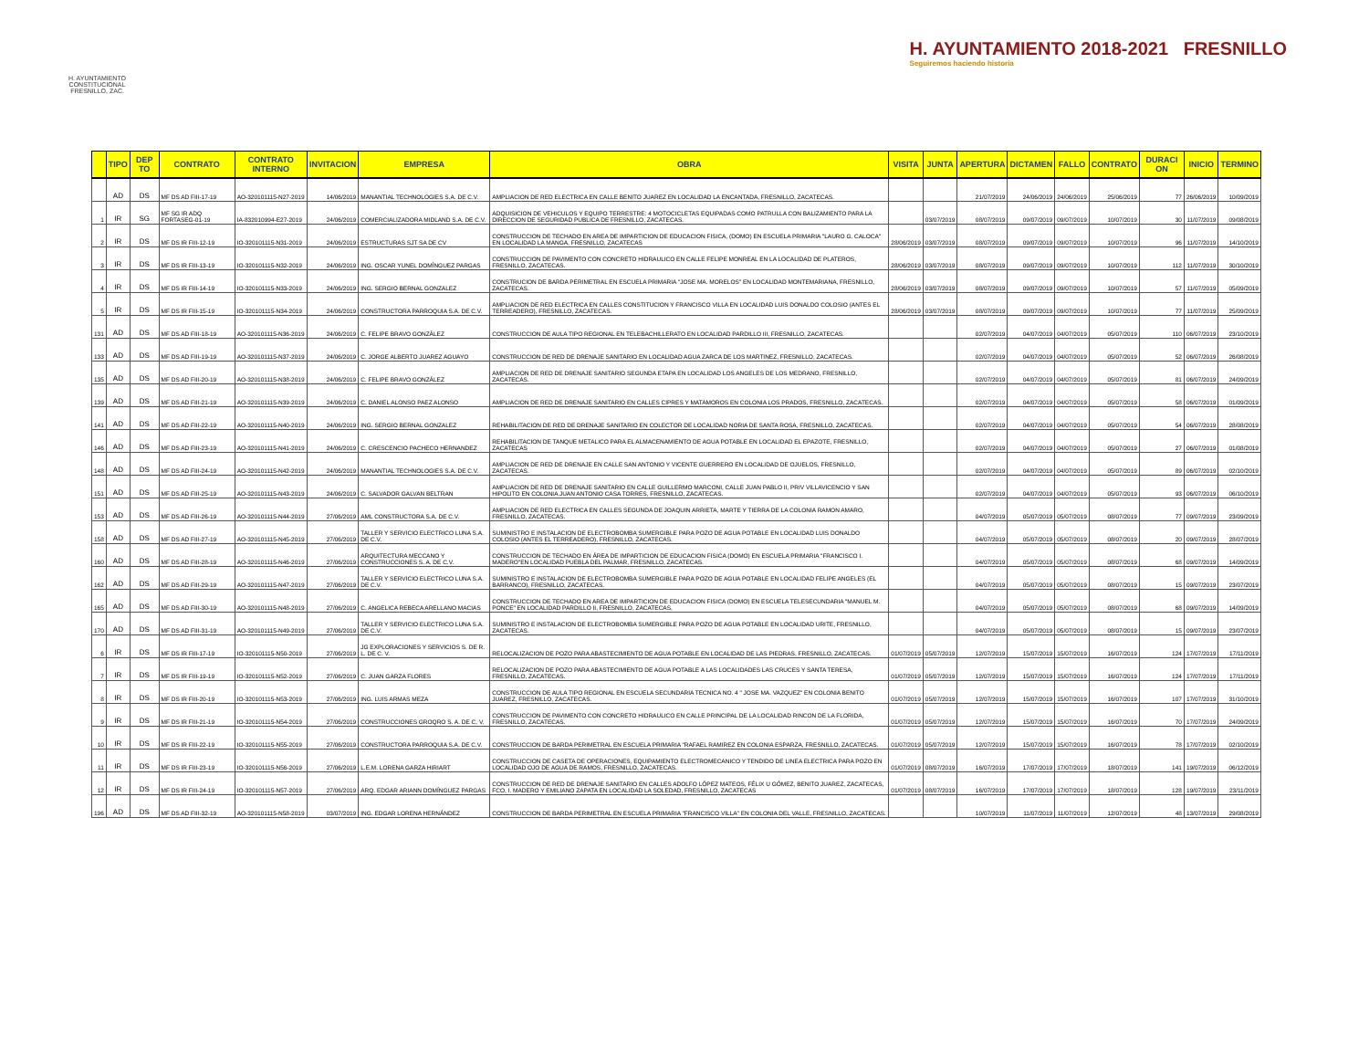H. AYUNTAMIENTO
CONSTITUCIONAL
FRESNILLO, ZAC.
H. AYUNTAMIENTO 2018-2021 FRESNILLO
Seguiremos haciendo historia
| | TIPO | DEP TO | CONTRATO | CONTRATO INTERNO | INVITACION | EMPRESA | OBRA | VISITA | JUNTA | APERTURA | DICTAMEN | FALLO | CONTRATO | DURACI ON | INICIO | TERMINO |
| --- | --- | --- | --- | --- | --- | --- | --- | --- | --- | --- | --- | --- | --- | --- | --- | --- |
| | AD | DS | MF DS AD FIII-17-19 | AO-320101115-N27-2019 | 14/06/2019 | MANANTIAL TECHNOLOGIES S.A. DE C.V. | AMPLIACION DE RED ELECTRICA EN CALLE BENITO JUAREZ EN LOCALIDAD LA ENCANTADA, FRESNILLO, ZACATECAS. | | | 21/07/2019 | 24/06/2019 | 24/06/2019 | 25/06/2019 | 77 | 26/06/2019 | 10/09/2019 |
| 1 | IR | SG | MF SG IR ADQ FORTASEG-01-19 | IA-832010994-E27-2019 | 24/06/2019 | COMERCIALIZADORA MIDLAND S.A. DE C.V. | ADQUISICION DE VEHICULOS Y EQUIPO TERRESTRE: 4 MOTOCICLETAS EQUIPADAS COMO PATRULLA CON BALIZAMIENTO PARA LA DIRECCION DE SEGURIDAD PUBLICA DE FRESNILLO, ZACATECAS. | | 03/07/2019 | 08/07/2019 | 09/07/2019 | 09/07/2019 | 10/07/2019 | 30 | 11/07/2019 | 09/08/2019 |
| 2 | IR | DS | MF DS IR FIII-12-19 | IO-320101115-N31-2019 | 24/06/2019 | ESTRUCTURAS SJT SA DE CV | CONSTRUCCION DE TECHADO EN AREA DE IMPARTICION DE EDUCACION FISICA, (DOMO) EN ESCUELA PRIMARIA "LAURO G. CALOCA" EN LOCALIDAD LA MANGA, FRESNILLO, ZACATECAS | 28/06/2019 | 03/07/2019 | 08/07/2019 | 09/07/2019 | 09/07/2019 | 10/07/2019 | 96 | 11/07/2019 | 14/10/2019 |
| 3 | IR | DS | MF DS IR FIII-13-19 | IO-320101115-N32-2019 | 24/06/2019 | ING. OSCAR YUNEL DOMÍNGUEZ PARGAS | CONSTRUCCION DE PAVIMENTO CON CONCRETO HIDRAULICO EN CALLE FELIPE MONREAL EN LA LOCALIDAD DE PLATEROS, FRESNILLO, ZACATECAS. | 28/06/2019 | 03/07/2019 | 08/07/2019 | 09/07/2019 | 09/07/2019 | 10/07/2019 | 112 | 11/07/2019 | 30/10/2019 |
| 4 | IR | DS | MF DS IR FIII-14-19 | IO-320101115-N33-2019 | 24/06/2019 | ING. SERGIO BERNAL GONZALEZ | CONSTRUCION DE BARDA PERIMETRAL EN ESCUELA PRIMARIA "JOSE MA. MORELOS" EN LOCALIDAD MONTEMARIANA, FRESNILLO, ZACATECAS. | 28/06/2019 | 03/07/2019 | 08/07/2019 | 09/07/2019 | 09/07/2019 | 10/07/2019 | 57 | 11/07/2019 | 05/09/2019 |
| 5 | IR | DS | MF DS IR FIII-15-19 | IO-320101115-N34-2019 | 24/06/2019 | CONSTRUCTORA PARROQUIA S.A. DE C.V. | AMPLIACION DE RED ELECTRICA EN CALLES CONSTITUCION Y FRANCISCO VILLA EN LOCALIDAD LUIS DONALDO COLOSIO (ANTES EL TERREADERO), FRESNILLO, ZACATECAS. | 28/06/2019 | 03/07/2019 | 08/07/2019 | 09/07/2019 | 09/07/2019 | 10/07/2019 | 77 | 11/07/2019 | 25/09/2019 |
| 131 | AD | DS | MF DS AD FIII-18-19 | AO-320101115-N36-2019 | 24/06/2019 | C. FELIPE BRAVO GONZÁLEZ | CONSTRUCCION DE AULA TIPO REGIONAL EN TELEBACHILLERATO EN LOCALIDAD PARDILLO III, FRESNILLO, ZACATECAS. | | | 02/07/2019 | 04/07/2019 | 04/07/2019 | 05/07/2019 | 110 | 06/07/2019 | 23/10/2019 |
| 133 | AD | DS | MF DS AD FIII-19-19 | AO-320101115-N37-2019 | 24/06/2019 | C. JORGE ALBERTO JUAREZ AGUAYO | CONSTRUCCION DE RED DE DRENAJE SANITARIO EN LOCALIDAD AGUA ZARCA DE LOS MARTINEZ, FRESNILLO, ZACATECAS. | | | 02/07/2019 | 04/07/2019 | 04/07/2019 | 05/07/2019 | 52 | 06/07/2019 | 26/08/2019 |
| 135 | AD | DS | MF DS AD FIII-20-19 | AO-320101115-N38-2019 | 24/06/2019 | C. FELIPE BRAVO GONZÁLEZ | AMPLIACION DE RED DE DRENAJE SANITARIO SEGUNDA ETAPA EN LOCALIDAD LOS ANGELES DE LOS MEDRANO, FRESNILLO, ZACATECAS. | | | 02/07/2019 | 04/07/2019 | 04/07/2019 | 05/07/2019 | 81 | 06/07/2019 | 24/09/2019 |
| 139 | AD | DS | MF DS AD FIII-21-19 | AO-320101115-N39-2019 | 24/06/2019 | C. DANIEL ALONSO PAEZ ALONSO | AMPLIACION DE RED DE DRENAJE SANITARIO EN CALLES CIPRES Y MATAMOROS EN COLONIA LOS PRADOS, FRESNILLO, ZACATECAS. | | | 02/07/2019 | 04/07/2019 | 04/07/2019 | 05/07/2019 | 58 | 06/07/2019 | 01/09/2019 |
| 141 | AD | DS | MF DS AD FIII-22-19 | AO-320101115-N40-2019 | 24/06/2019 | ING. SERGIO BERNAL GONZALEZ | REHABILITACION DE RED DE DRENAJE SANITARIO EN COLECTOR DE LOCALIDAD NORIA DE SANTA ROSA, FRESNILLO, ZACATECAS. | | | 02/07/2019 | 04/07/2019 | 04/07/2019 | 05/07/2019 | 54 | 06/07/2019 | 28/08/2019 |
| 146 | AD | DS | MF DS AD FIII-23-19 | AO-320101115-N41-2019 | 24/06/2019 | C. CRESCENCIO PACHECO HERNANDEZ | REHABILITACION DE TANQUE METALICO PARA EL ALMACENAMIENTO DE AGUA POTABLE EN LOCALIDAD EL EPAZOTE, FRESNILLO, ZACATECAS | | | 02/07/2019 | 04/07/2019 | 04/07/2019 | 05/07/2019 | 27 | 06/07/2019 | 01/08/2019 |
| 148 | AD | DS | MF DS AD FIII-24-19 | AO-320101115-N42-2019 | 24/06/2019 | MANANTIAL TECHNOLOGIES S.A. DE C.V. | AMPLIACION DE RED DE DRENAJE EN CALLE SAN ANTONIO Y VICENTE GUERRERO EN LOCALIDAD DE OJUELOS, FRESNILLO, ZACATECAS. | | | 02/07/2019 | 04/07/2019 | 04/07/2019 | 05/07/2019 | 89 | 06/07/2019 | 02/10/2019 |
| 151 | AD | DS | MF DS AD FIII-25-19 | AO-320101115-N43-2019 | 24/06/2019 | C. SALVADOR GALVAN BELTRAN | AMPLIACION DE RED DE DRENAJE SANITARIO EN CALLE GUILLERMO MARCONI, CALLE JUAN PABLO II, PRIV VILLAVICENCIO Y SAN HIPOLITO EN COLONIA JUAN ANTONIO CASA TORRES, FRESNILLO, ZACATECAS. | | | 02/07/2019 | 04/07/2019 | 04/07/2019 | 05/07/2019 | 93 | 06/07/2019 | 06/10/2019 |
| 153 | AD | DS | MF DS AD FIII-26-19 | AO-320101115-N44-2019 | 27/06/2019 | AML CONSTRUCTORA S.A. DE C.V. | AMPLIACION DE RED ELECTRICA EN CALLES SEGUNDA DE JOAQUIN ARRIETA, MARTE Y TIERRA DE LA COLONIA RAMON AMARO, FRESNILLO, ZACATECAS. | | | 04/07/2019 | 05/07/2019 | 05/07/2019 | 08/07/2019 | 77 | 09/07/2019 | 23/09/2019 |
| 158 | AD | DS | MF DS AD FIII-27-19 | AO-320101115-N45-2019 | 27/06/2019 | TALLER Y SERVICIO ELECTRICO LUNA S.A. DE C.V. | SUMINISTRO E INSTALACION DE ELECTROBOMBA SUMERGIBLE PARA POZO DE AGUA POTABLE EN LOCALIDAD LUIS DONALDO COLOSIO (ANTES EL TERREADERO), FRESNILLO, ZACATECAS. | | | 04/07/2019 | 05/07/2019 | 05/07/2019 | 08/07/2019 | 20 | 09/07/2019 | 28/07/2019 |
| 160 | AD | DS | MF DS AD FIII-28-19 | AO-320101115-N46-2019 | 27/06/2019 | ARQUITECTURA MECCANO Y CONSTRUCCIONES S. A. DE C.V. | CONSTRUCCION DE TECHADO EN ÁREA DE IMPARTICION DE EDUCACION FISICA (DOMO) EN ESCUELA PRIMARIA "FRANCISCO I. MADERO"EN LOCALIDAD PUEBLA DEL PALMAR, FRESNILLO, ZACATECAS. | | | 04/07/2019 | 05/07/2019 | 05/07/2019 | 08/07/2019 | 68 | 09/07/2019 | 14/09/2019 |
| 162 | AD | DS | MF DS AD FIII-29-19 | AO-320101115-N47-2019 | 27/06/2019 | TALLER Y SERVICIO ELECTRICO LUNA S.A. DE C.V. | SUMINISTRO E INSTALACION DE ELECTROBOMBA SUMERGIBLE PARA POZO DE AGUA POTABLE EN LOCALIDAD FELIPE ANGELES (EL BARRANCO), FRESNILLO, ZACATECAS. | | | 04/07/2019 | 05/07/2019 | 05/07/2019 | 08/07/2019 | 15 | 09/07/2019 | 23/07/2019 |
| 165 | AD | DS | MF DS AD FIII-30-19 | AO-320101115-N48-2019 | 27/06/2019 | C. ANGELICA REBECA ARELLANO MACIAS | CONSTRUCCION DE TECHADO EN AREA DE IMPARTICION DE EDUCACION FISICA (DOMO) EN ESCUELA TELESECUNDARIA "MANUEL M. PONCE" EN LOCALIDAD PARDILLO II, FRESNILLO, ZACATECAS, | | | 04/07/2019 | 05/07/2019 | 05/07/2019 | 08/07/2019 | 68 | 09/07/2019 | 14/09/2019 |
| 170 | AD | DS | MF DS AD FIII-31-19 | AO-320101115-N49-2019 | 27/06/2019 | TALLER Y SERVICIO ELECTRICO LUNA S.A. DE C.V. | SUMINISTRO E INSTALACION DE ELECTROBOMBA SUMERGIBLE PARA POZO DE AGUA POTABLE EN LOCALIDAD URITE, FRESNILLO, ZACATECAS. | | | 04/07/2019 | 05/07/2019 | 05/07/2019 | 08/07/2019 | 15 | 09/07/2019 | 23/07/2019 |
| 6 | IR | DS | MF DS IR FIII-17-19 | IO-320101115-N50-2019 | 27/06/2019 | JG EXPLORACIONES Y SERVICIOS S. DE R. L. DE C. V. | RELOCALIZACION DE POZO PARA ABASTECIMIENTO DE AGUA POTABLE EN LOCALIDAD DE LAS PIEDRAS, FRESNILLO, ZACATECAS. | 01/07/2019 | 05/07/2019 | 12/07/2019 | 15/07/2019 | 15/07/2019 | 16/07/2019 | 124 | 17/07/2019 | 17/11/2019 |
| 7 | IR | DS | MF DS IR FIII-19-19 | IO-320101115-N52-2019 | 27/06/2019 | C. JUAN GARZA FLORES | RELOCALIZACION DE POZO PARA ABASTECIMIENTO DE AGUA POTABLE A LAS LOCALIDADES LAS CRUCES Y SANTA TERESA, FRESNILLO, ZACATECAS. | 01/07/2019 | 05/07/2019 | 12/07/2019 | 15/07/2019 | 15/07/2019 | 16/07/2019 | 124 | 17/07/2019 | 17/11/2019 |
| 8 | IR | DS | MF DS IR FIII-20-19 | IO-320101115-N53-2019 | 27/06/2019 | ING. LUIS ARMAS MEZA | CONSTRUCCION DE AULA TIPO REGIONAL EN ESCUELA SECUNDARIA TECNICA NO. 4 " JOSE MA. VAZQUEZ" EN COLONIA BENITO JUAREZ, FRESNILLO, ZACATECAS. | 01/07/2019 | 05/07/2019 | 12/07/2019 | 15/07/2019 | 15/07/2019 | 16/07/2019 | 107 | 17/07/2019 | 31/10/2019 |
| 9 | IR | DS | MF DS IR FIII-21-19 | IO-320101115-N54-2019 | 27/06/2019 | CONSTRUCCIONES GROQRO S. A. DE C. V. | CONSTRUCCION DE PAVIMENTO CON CONCRETO HIDRAULICO EN CALLE PRINCIPAL DE LA LOCALIDAD RINCON DE LA FLORIDA, FRESNILLO, ZACATECAS. | 01/07/2019 | 05/07/2019 | 12/07/2019 | 15/07/2019 | 15/07/2019 | 16/07/2019 | 70 | 17/07/2019 | 24/09/2019 |
| 10 | IR | DS | MF DS IR FIII-22-19 | IO-320101115-N55-2019 | 27/06/2019 | CONSTRUCTORA PARROQUIA S.A. DE C.V. | CONSTRUCCION DE BARDA PERIMETRAL EN ESCUELA PRIMARIA "RAFAEL RAMIREZ EN COLONIA ESPARZA, FRESNILLO, ZACATECAS. | 01/07/2019 | 05/07/2019 | 12/07/2019 | 15/07/2019 | 15/07/2019 | 16/07/2019 | 78 | 17/07/2019 | 02/10/2019 |
| 11 | IR | DS | MF DS IR FIII-23-19 | IO-320101115-N56-2019 | 27/06/2019 | L.E.M. LORENA GARZA HIRIART | CONSTRUCCION DE CASETA DE OPERACIONES, EQUIPAMIENTO ELECTROMECANICO Y TENDIDO DE LINEA ELECTRICA PARA POZO EN LOCALIDAD OJO DE AGUA DE RAMOS, FRESNILLO, ZACATECAS. | 01/07/2019 | 08/07/2019 | 16/07/2019 | 17/07/2019 | 17/07/2019 | 18/07/2019 | 141 | 19/07/2019 | 06/12/2019 |
| 12 | IR | DS | MF DS IR FIII-24-19 | IO-320101115-N57-2019 | 27/06/2019 | ARQ. EDGAR ARIANN DOMÍNGUEZ PARGAS | CONSTRUCCION DE RED DE DRENAJE SANITARIO EN CALLES ADOLFO LÓPEZ MATEOS, FÉLIX U GÓMEZ, BENITO JUAREZ, ZACATECAS, FCO, I. MADERO Y EMILIANO ZAPATA EN LOCALIDAD LA SOLEDAD, FRESNILLO, ZACATECAS | 01/07/2019 | 08/07/2019 | 16/07/2019 | 17/07/2019 | 17/07/2019 | 18/07/2019 | 128 | 19/07/2019 | 23/11/2019 |
| 196 | AD | DS | MF DS AD FIII-32-19 | AO-320101115-N58-2019 | 03/07/2019 | ING. EDGAR LORENA HERNÁNDEZ | CONSTRUCCION DE BARDA PERIMETRAL EN ESCUELA PRIMARIA "FRANCISCO VILLA" EN COLONIA DEL VALLE, FRESNILLO, ZACATECAS. | | | 10/07/2019 | 11/07/2019 | 11/07/2019 | 12/07/2019 | 48 | 13/07/2019 | 29/08/2019 |